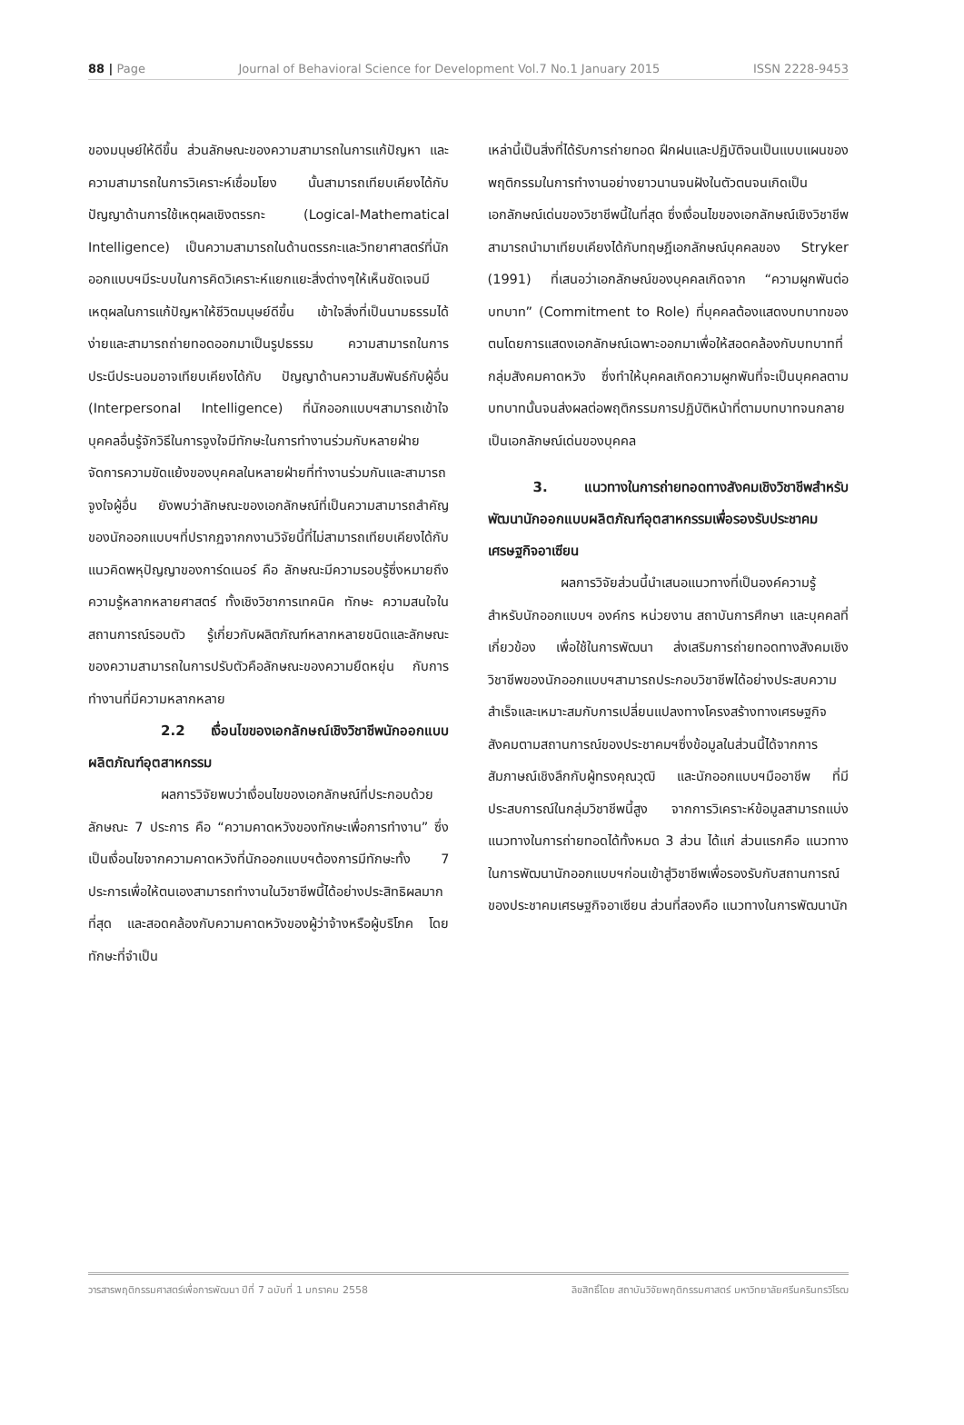88 | Page Journal of Behavioral Science for Development Vol.7 No.1 January 2015 ISSN 2228-9453
ของมนุษย์ให้ดีขึ้น ส่วนลักษณะของความสามารถในการแก้ปัญหา และความสามารถในการวิเคราะห์เชื่อมโยง นั้นสามารถเทียบเคียงได้กับปัญญาด้านการใช้เหตุผลเชิงตรรกะ (Logical-Mathematical Intelligence) เป็นความสามารถในด้านตรรกะและวิทยาศาสตร์ที่นักออกแบบฯมีระบบในการคิดวิเคราะห์แยกแยะสิ่งต่างๆให้เห็นชัดเจนมีเหตุผลในการแก้ปัญหาให้ชีวิตมนุษย์ดีขึ้น เข้าใจสิ่งที่เป็นนามธรรมได้ง่ายและสามารถถ่ายทอดออกมาเป็นรูปธรรม ความสามารถในการประนีประนอมอาจเทียบเคียงได้กับ ปัญญาด้านความสัมพันธ์กับผู้อื่น (Interpersonal Intelligence) ที่นักออกแบบฯสามารถเข้าใจบุคคลอื่นรู้จักวิธีในการจูงใจมีทักษะในการทำงานร่วมกับหลายฝ่ายจัดการความขัดแย้งของบุคคลในหลายฝ่ายที่ทำงานร่วมกันและสามารถจูงใจผู้อื่น ยังพบว่าลักษณะของเอกลักษณ์ที่เป็นความสามารถสำคัญของนักออกแบบฯที่ปรากฏจากกงานวิจัยนี้ที่ไม่สามารถเทียบเคียงได้กับแนวคิดพหุปัญญาของการ์ดเนอร์ คือ ลักษณะมีความรอบรู้ซึ่งหมายถึงความรู้หลากหลายศาสตร์ ทั้งเชิงวิชาการเทคนิค ทักษะ ความสนใจในสถานการณ์รอบตัว รู้เกี่ยวกับผลิตภัณฑ์หลากหลายชนิดและลักษณะของความสามารถในการปรับตัวคือลักษณะของความยืดหยุ่น กับการทำงานที่มีความหลากหลาย
2.2 เงื่อนไขของเอกลักษณ์เชิงวิชาชีพนักออกแบบผลิตภัณฑ์อุตสาหกรรม
ผลการวิจัยพบว่าเงื่อนไขของเอกลักษณ์ที่ประกอบด้วยลักษณะ 7 ประการ คือ “ความคาดหวังของทักษะเพื่อการทำงาน” ซึ่งเป็นเงื่อนไขจากความคาดหวังที่นักออกแบบฯต้องการมีทักษะทั้ง 7 ประการเพื่อให้ตนเองสามารถทำงานในวิชาชีพนี้ได้อย่างประสิทธิผลมากที่สุด และสอดคล้องกับความคาดหวังของผู้ว่าจ้างหรือผู้บริโภค โดยทักษะที่จำเป็น
เหล่านี้เป็นสิ่งที่ได้รับการถ่ายทอด ฝึกฝนและปฏิบัติจนเป็นแบบแผนของพฤติกรรมในการทำงานอย่างยาวนานจนฝังในตัวตนจนเกิดเป็นเอกลักษณ์เด่นของวิชาชีพนี้ในที่สุด ซึ่งเงื่อนไขของเอกลักษณ์เชิงวิชาชีพสามารถนำมาเทียบเคียงได้กับทฤษฎีเอกลักษณ์บุคคลของ Stryker (1991) ที่เสนอว่าเอกลักษณ์ของบุคคลเกิดจาก “ความผูกพันต่อบทบาท” (Commitment to Role) ที่บุคคลต้องแสดงบทบาทของตนโดยการแสดงเอกลักษณ์เฉพาะออกมาเพื่อให้สอดคล้องกับบทบาทที่กลุ่มสังคมคาดหวัง ซึ่งทำให้บุคคลเกิดความผูกพันที่จะเป็นบุคคลตามบทบาทนั้นจนส่งผลต่อพฤติกรรมการปฏิบัติหน้าที่ตามบทบาทจนกลายเป็นเอกลักษณ์เด่นของบุคคล
3. แนวทางในการถ่ายทอดทางสังคมเชิงวิชาชีพสำหรับพัฒนานักออกแบบผลิตภัณฑ์อุตสาหกรรมเพื่อรองรับประชาคมเศรษฐกิจอาเซียน
ผลการวิจัยส่วนนี้นำเสนอแนวทางที่เป็นองค์ความรู้สำหรับนักออกแบบฯ องค์กร หน่วยงาน สถาบันการศึกษา และบุคคลที่เกี่ยวข้อง เพื่อใช้ในการพัฒนา ส่งเสริมการถ่ายทอดทางสังคมเชิงวิชาชีพของนักออกแบบฯสามารถประกอบวิชาชีพได้อย่างประสบความสำเร็จและเหมาะสมกับการเปลี่ยนแปลงทางโครงสร้างทางเศรษฐกิจสังคมตามสถานการณ์ของประชาคมฯซึ่งข้อมูลในส่วนนี้ได้จากการสัมภาษณ์เชิงลึกกับผู้ทรงคุณวุฒิ และนักออกแบบฯมืออาชีพ ที่มีประสบการณ์ในกลุ่มวิชาชีพนี้สูง จากการวิเคราะห์ข้อมูลสามารถแบ่งแนวทางในการถ่ายทอดได้ทั้งหมด 3 ส่วน ได้แก่ ส่วนแรกคือ แนวทางในการพัฒนานักออกแบบฯก่อนเข้าสู่วิชาชีพเพื่อรองรับกับสถานการณ์ของประชาคมเศรษฐกิจอาเซียน ส่วนที่สองคือ แนวทางในการพัฒนานัก
วารสารพฤติกรรมศาสตร์เพื่อการพัฒนา ปีที่ 7 ฉบับที่ 1 มกราคม 2558 ลิขสิทธิ์โดย สถาบันวิจัยพฤติกรรมศาสตร์ มหาวิทยาลัยศรีนครินทรวิโรฒ